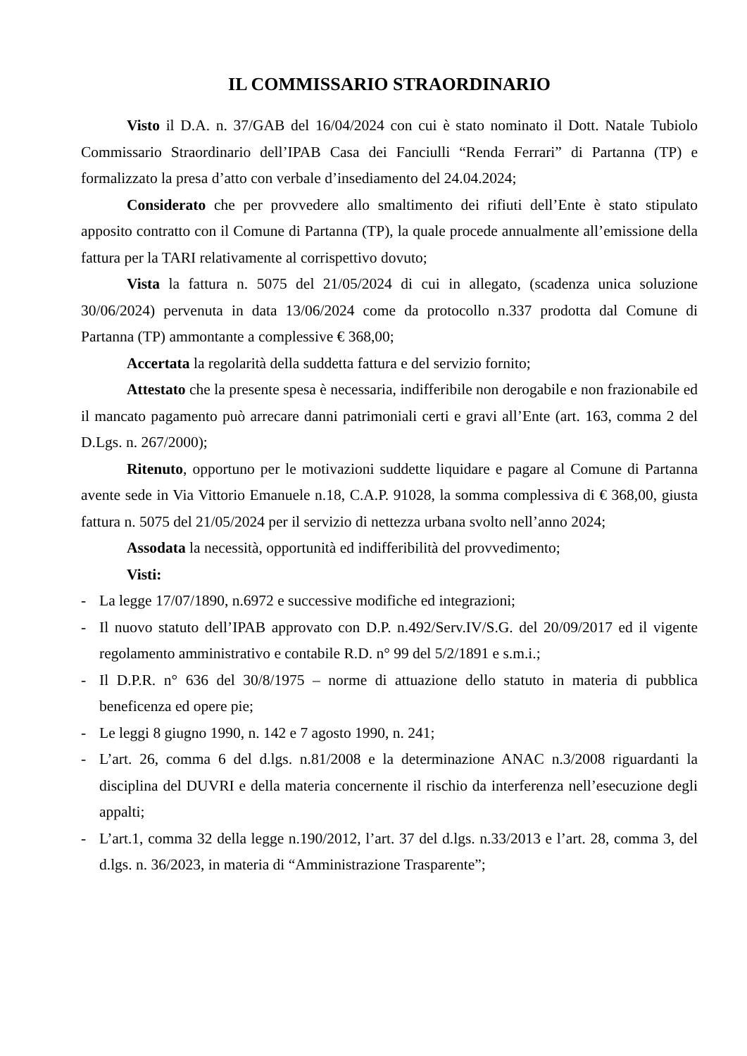IL COMMISSARIO STRAORDINARIO
Visto il D.A. n. 37/GAB del 16/04/2024 con cui è stato nominato il Dott. Natale Tubiolo Commissario Straordinario dell’IPAB Casa dei Fanciulli “Renda Ferrari” di Partanna (TP) e formalizzato la presa d’atto con verbale d’insediamento del 24.04.2024;
Considerato che per provvedere allo smaltimento dei rifiuti dell’Ente è stato stipulato apposito contratto con il Comune di Partanna (TP), la quale procede annualmente all’emissione della fattura per la TARI relativamente al corrispettivo dovuto;
Vista la fattura n. 5075 del 21/05/2024 di cui in allegato, (scadenza unica soluzione 30/06/2024) pervenuta in data 13/06/2024 come da protocollo n.337 prodotta dal Comune di Partanna (TP) ammontante a complessive € 368,00;
Accertata la regolarità della suddetta fattura e del servizio fornito;
Attestato che la presente spesa è necessaria, indifferibile non derogabile e non frazionabile ed il mancato pagamento può arrecare danni patrimoniali certi e gravi all’Ente (art. 163, comma 2 del D.Lgs. n. 267/2000);
Ritenuto, opportuno per le motivazioni suddette liquidare e pagare al Comune di Partanna avente sede in Via Vittorio Emanuele n.18, C.A.P. 91028, la somma complessiva di € 368,00, giusta fattura n. 5075 del 21/05/2024 per il servizio di nettezza urbana svolto nell’anno 2024;
Assodata la necessità, opportunità ed indifferibilità del provvedimento;
Visti:
- La legge 17/07/1890, n.6972 e successive modifiche ed integrazioni;
- Il nuovo statuto dell’IPAB approvato con D.P. n.492/Serv.IV/S.G. del 20/09/2017 ed il vigente regolamento amministrativo e contabile R.D. n° 99 del 5/2/1891 e s.m.i.;
- Il D.P.R. n° 636 del 30/8/1975 – norme di attuazione dello statuto in materia di pubblica beneficenza ed opere pie;
- Le leggi 8 giugno 1990, n. 142 e 7 agosto 1990, n. 241;
- L’art. 26, comma 6 del d.lgs. n.81/2008 e la determinazione ANAC n.3/2008 riguardanti la disciplina del DUVRI e della materia concernente il rischio da interferenza nell’esecuzione degli appalti;
- L’art.1, comma 32 della legge n.190/2012, l’art. 37 del d.lgs. n.33/2013 e l’art. 28, comma 3, del d.lgs. n. 36/2023, in materia di “Amministrazione Trasparente”;